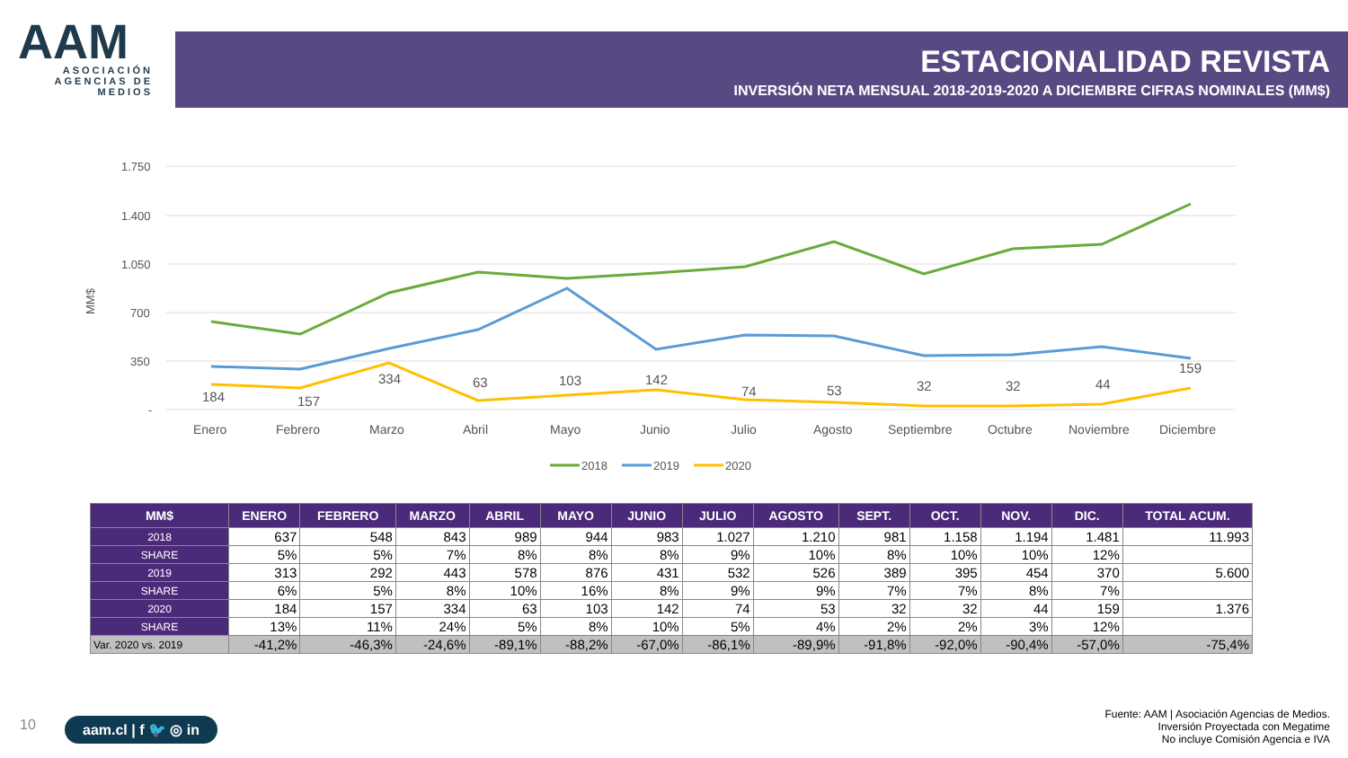AAM
ASOCIACIÓN AGENCIAS DE MEDIOS
ESTACIONALIDAD REVISTA
INVERSIÓN NETA MENSUAL 2018-2019-2020 A DICIEMBRE CIFRAS NOMINALES (MM$)
1.750
1.400
1.050
700
350
-
MM$
184
157
334
63
103
142
74
53
32
32
44
159
Enero
Febrero
Marzo
Abril
Mayo
Junio
Julio
Agosto
Septiembre
Octubre
Noviembre
Diciembre
2018
2019
2020
| MM$ | ENERO | FEBRERO | MARZO | ABRIL | MAYO | JUNIO | JULIO | AGOSTO | SEPT. | OCT. | NOV. | DIC. | TOTAL ACUM. |
| --- | --- | --- | --- | --- | --- | --- | --- | --- | --- | --- | --- | --- | --- |
| 2018 | 637 | 548 | 843 | 989 | 944 | 983 | 1.027 | 1.210 | 981 | 1.158 | 1.194 | 1.481 | 11.993 |
| SHARE | 5% | 5% | 7% | 8% | 8% | 8% | 9% | 10% | 8% | 10% | 10% | 12% | |
| 2019 | 313 | 292 | 443 | 578 | 876 | 431 | 532 | 526 | 389 | 395 | 454 | 370 | 5.600 |
| SHARE | 6% | 5% | 8% | 10% | 16% | 8% | 9% | 9% | 7% | 7% | 8% | 7% | |
| 2020 | 184 | 157 | 334 | 63 | 103 | 142 | 74 | 53 | 32 | 32 | 44 | 159 | 1.376 |
| SHARE | 13% | 11% | 24% | 5% | 8% | 10% | 5% | 4% | 2% | 2% | 3% | 12% | |
| Var. 2020 vs. 2019 | -41,2% | -46,3% | -24,6% | -89,1% | -88,2% | -67,0% | -86,1% | -89,9% | -91,8% | -92,0% | -90,4% | -57,0% | -75,4% |
10 aam.cl | f 🐦 ◎ in
Fuente: AAM | Asociación Agencias de Medios.
Inversión Proyectada con Megatime
No incluye Comisión Agencia e IVA